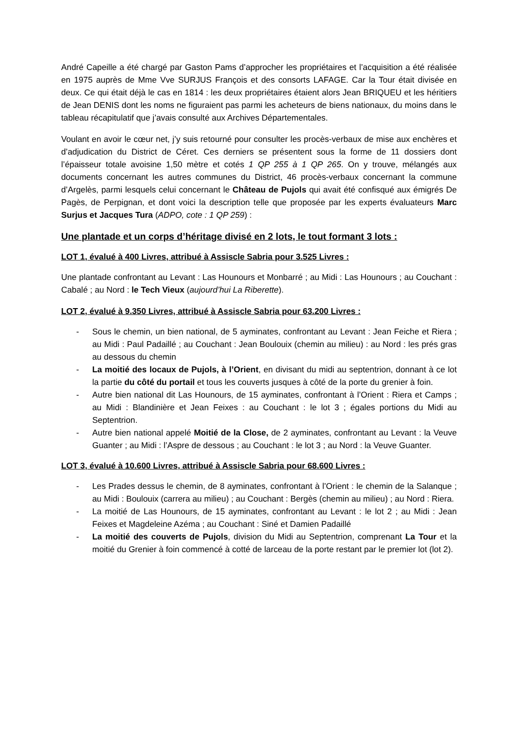André Capeille a été chargé par Gaston Pams d’approcher les propriétaires et l’acquisition a été réalisée en 1975 auprès de Mme Vve SURJUS François et des consorts LAFAGE. Car la Tour était divisée en deux. Ce qui était déjà le cas en 1814 : les deux propriétaires étaient alors Jean BRIQUEU et les héritiers de Jean DENIS dont les noms ne figuraient pas parmi les acheteurs de biens nationaux, du moins dans le tableau récapitulatif que j’avais consulté aux Archives Départementales.
Voulant en avoir le cœur net, j’y suis retourné pour consulter les procès-verbaux de mise aux enchères et d’adjudication du District de Céret. Ces derniers se présentent sous la forme de 11 dossiers dont l’épaisseur totale avoisine 1,50 mètre et cotés 1 QP 255 à 1 QP 265. On y trouve, mélangés aux documents concernant les autres communes du District, 46 procès-verbaux concernant la commune d’Argelès, parmi lesquels celui concernant le Château de Pujols qui avait été confisqué aux émigrés De Pagès, de Perpignan, et dont voici la description telle que proposée par les experts évaluateurs Marc Surjus et Jacques Tura (ADPO, cote : 1 QP 259) :
Une plantade et un corps d’héritage divisé en 2 lots, le tout formant 3 lots :
LOT 1, évalué à 400 Livres, attribué à Assiscle Sabria pour 3.525 Livres :
Une plantade confrontant au Levant : Las Hounours et Monbarré ; au Midi : Las Hounours ; au Couchant : Cabalé ; au Nord : le Tech Vieux (aujourd’hui La Riberette).
LOT 2, évalué à 9.350 Livres, attribué à Assiscle Sabria pour 63.200 Livres :
- Sous le chemin, un bien national, de 5 ayminates, confrontant au Levant : Jean Feiche et Riera ; au Midi : Paul Padaillé ; au Couchant : Jean Boulouix (chemin au milieu) : au Nord : les prés gras au dessous du chemin
- La moitié des locaux de Pujols, à l’Orient, en divisant du midi au septentrion, donnant à ce lot la partie du côté du portail et tous les couverts jusques à côté de la porte du grenier à foin.
- Autre bien national dit Las Hounours, de 15 ayminates, confrontant à l’Orient : Riera et Camps ; au Midi : Blandinière et Jean Feixes : au Couchant : le lot 3 ; égales portions du Midi au Septentrion.
- Autre bien national appelé Moitié de la Close, de 2 ayminates, confrontant au Levant : la Veuve Guanter ; au Midi : l’Aspre de dessous ; au Couchant : le lot 3 ; au Nord : la Veuve Guanter.
LOT 3, évalué à 10.600 Livres, attribué à Assiscle Sabria pour 68.600 Livres :
- Les Prades dessus le chemin, de 8 ayminates, confrontant à l’Orient : le chemin de la Salanque ; au Midi : Boulouix (carrera au milieu) ; au Couchant : Bergès (chemin au milieu) ; au Nord : Riera.
- La moitié de Las Hounours, de 15 ayminates, confrontant au Levant : le lot 2 ; au Midi : Jean Feixes et Magdeleine Azéma ; au Couchant : Siné et Damien Padaillé
- La moitié des couverts de Pujols, division du Midi au Septentrion, comprenant La Tour et la moitié du Grenier à foin commencé à cotté de larceau de la porte restant par le premier lot (lot 2).